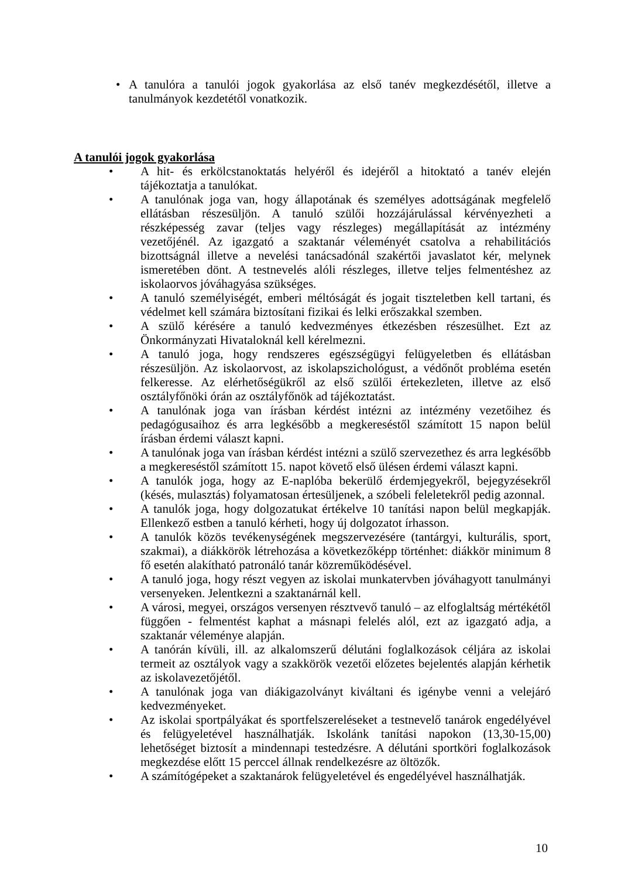• A tanulóra a tanulói jogok gyakorlása az első tanév megkezdésétől, illetve a tanulmányok kezdetétől vonatkozik.
A tanulói jogok gyakorlása
• A hit- és erkölcstanoktatás helyéről és idejéről a hitoktató a tanév elején tájékoztatja a tanulókat.
• A tanulónak joga van, hogy állapotának és személyes adottságának megfelelő ellátásban részesüljön. A tanuló szülői hozzájárulással kérvényezheti a részképesség zavar (teljes vagy részleges) megállapítását az intézmény vezetőjénél. Az igazgató a szaktanár véleményét csatolva a rehabilitációs bizottságnál illetve a nevelési tanácsadónál szakértői javaslatot kér, melynek ismeretében dönt. A testnevelés alóli részleges, illetve teljes felmentéshez az iskolaorvos jóváhagyása szükséges.
• A tanuló személyiségét, emberi méltóságát és jogait tiszteletben kell tartani, és védelmet kell számára biztosítani fizikai és lelki erőszakkal szemben.
• A szülő kérésére a tanuló kedvezményes étkezésben részesülhet. Ezt az Önkormányzati Hivataloknál kell kérelmezni.
• A tanuló joga, hogy rendszeres egészségügyi felügyeletben és ellátásban részesüljön. Az iskolaorvost, az iskolapszichológust, a védőnőt probléma esetén felkeresse. Az elérhetőségükről az első szülői értekezleten, illetve az első osztályfőnöki órán az osztályfőnök ad tájékoztatást.
• A tanulónak joga van írásban kérdést intézni az intézmény vezetőihez és pedagógusaihoz és arra legkésőbb a megkereséstől számított 15 napon belül írásban érdemi választ kapni.
• A tanulónak joga van írásban kérdést intézni a szülő szervezethez és arra legkésőbb a megkereséstől számított 15. napot követő első ülésen érdemi választ kapni.
• A tanulók joga, hogy az E-naplóba bekerülő érdemjegyekről, bejegyzésekről (késés, mulasztás) folyamatosan értesüljenek, a szóbeli feleletekről pedig azonnal.
• A tanulók joga, hogy dolgozatukat értékelve 10 tanítási napon belül megkapják. Ellenkező estben a tanuló kérheti, hogy új dolgozatot írhasson.
• A tanulók közös tevékenységének megszervezésére (tantárgyi, kulturális, sport, szakmai), a diákkörök létrehozása a következőképp történhet: diákkör minimum 8 fő esetén alakítható patronáló tanár közreműködésével.
• A tanuló joga, hogy részt vegyen az iskolai munkatervben jóváhagyott tanulmányi versenyeken. Jelentkezni a szaktanárnál kell.
• A városi, megyei, országos versenyen résztvevő tanuló – az elfoglaltság mértékétől függően - felmentést kaphat a másnapi felelés alól, ezt az igazgató adja, a szaktanár véleménye alapján.
• A tanórán kívüli, ill. az alkalomszerű délutáni foglalkozások céljára az iskolai termeit az osztályok vagy a szakkörök vezetői előzetes bejelentés alapján kérhetik az iskolavezetőjétől.
• A tanulónak joga van diákigazolványt kiváltani és igénybe venni a velejáró kedvezményeket.
• Az iskolai sportpályákat és sportfelszereléseket a testnevelő tanárok engedélyével és felügyeletével használhatják. Iskolánk tanítási napokon (13,30-15,00) lehetőséget biztosít a mindennapi testedzésre. A délutáni sportköri foglalkozások megkezdése előtt 15 perccel állnak rendelkezésre az öltözők.
• A számítógépeket a szaktanárok felügyeletével és engedélyével használhatják.
10